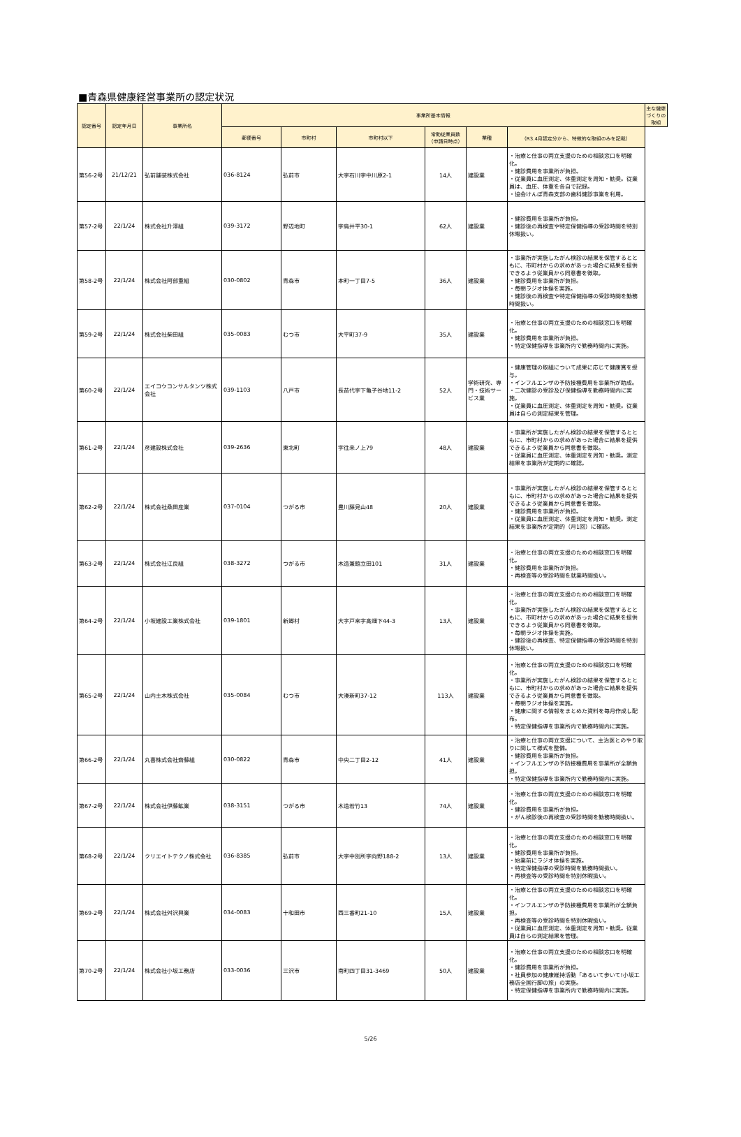■青森県健康経営事業所の認定状況
| 認定番号 | 認定年月日 | 事業所名 | 事業所基本情報 | | | | | | 主な健康づくりの取組 |
| --- | --- | --- | --- | --- | --- | --- | --- | --- | --- |
| | | | 郵便番号 | 市町村 | 市町村以下 | 常勤従業員数 （申請日時点） | 業種 | （R3.4月認定分から、特徴的な取組のみを記載） | |
| 第56-2号 | 21/12/21 | 弘前舗装株式会社 | 036-8124 | 弘前市 | 大字石川字中川原2-1 | 14人 | 建設業 | ・治療と仕事の両立支援のための相談窓口を明確化。 ・健診費用を事業所が負担。 ・従業員に血圧測定、体重測定を周知・勧奨。従業員は、血圧、体重を各自で記録。 ・協会けんぽ青森支部の歯科健診事業を利用。 | |
| 第57-2号 | 22/1/24 | 株式会社升澤組 | 039-3172 | 野辺地町 | 字鳥井平30-1 | 62人 | 建設業 | ・健診費用を事業所が負担。 ・健診後の再検査や特定保健指導の受診時間を特別休暇扱い。 | |
| 第58-2号 | 22/1/24 | 株式会社阿部重組 | 030-0802 | 青森市 | 本町一丁目7-5 | 36人 | 建設業 | ・事業所が実施したがん検診の結果を保管するとともに、市町村からの求めがあった場合に結果を提供できるよう従業員から同意書を徴取。 ・健診費用を事業所が負担。 ・毎朝ラジオ体操を実施。 ・健診後の再検査や特定保健指導の受診時間を勤務時間扱い。 | |
| 第59-2号 | 22/1/24 | 株式会社柴田組 | 035-0083 | むつ市 | 大平町37-9 | 35人 | 建設業 | ・治療と仕事の両立支援のための相談窓口を明確化。 ・健診費用を事業所が負担。 ・特定保健指導を事業所内で勤務時間内に実施。 | |
| 第60-2号 | 22/1/24 | エイコウコンサルタンツ株式会社 | 039-1103 | 八戸市 | 長苗代字下亀子谷地11-2 | 52人 | 学術研究、専門・技術サービス業 | ・健康管理の取組について成果に応じて健康賞を授与。 ・インフルエンザの予防接種費用を事業所が助成。 ・二次健診の受診及び保健指導を勤務時間内に実施。 ・従業員に血圧測定、体重測定を周知・勧奨。従業員は自らの測定結果を管理。 | |
| 第61-2号 | 22/1/24 | 彦建設株式会社 | 039-2636 | 東北町 | 字往来ノ上79 | 48人 | 建設業 | ・事業所が実施したがん検診の結果を保管するとともに、市町村からの求めがあった場合に結果を提供できるよう従業員から同意書を徴取。 ・従業員に血圧測定、体重測定を周知・勧奨。測定結果を事業所が定期的に確認。 | |
| 第62-2号 | 22/1/24 | 株式会社桑田産業 | 037-0104 | つがる市 | 豊川藤見山48 | 20人 | 建設業 | ・事業所が実施したがん検診の結果を保管するとともに、市町村からの求めがあった場合に結果を提供できるよう従業員から同意書を徴取。 ・健診費用を事業所が負担。 ・従業員に血圧測定、体重測定を周知・勧奨。測定結果を事業所が定期的（月1回）に確認。 | |
| 第63-2号 | 22/1/24 | 株式会社江良組 | 038-3272 | つがる市 | 木造兼館立田101 | 31人 | 建設業 | ・治療と仕事の両立支援のための相談窓口を明確化。 ・健診費用を事業所が負担。 ・再検査等の受診時間を就業時間扱い。 | |
| 第64-2号 | 22/1/24 | 小坂建設工業株式会社 | 039-1801 | 新郷村 | 大字戸来字高畑下44-3 | 13人 | 建設業 | ・治療と仕事の両立支援のための相談窓口を明確化。 ・事業所が実施したがん検診の結果を保管するとともに、市町村からの求めがあった場合に結果を提供できるよう従業員から同意書を徴取。 ・毎朝ラジオ体操を実施。 ・健診後の再検査、特定保健指導の受診時間を特別休暇扱い。 | |
| 第65-2号 | 22/1/24 | 山内土木株式会社 | 035-0084 | むつ市 | 大湊新町37-12 | 113人 | 建設業 | ・治療と仕事の両立支援のための相談窓口を明確化。 ・事業所が実施したがん検診の結果を保管するとともに、市町村からの求めがあった場合に結果を提供できるよう従業員から同意書を徴取。 ・毎朝ラジオ体操を実施。 ・健康に関する情報をまとめた資料を毎月作成し配布。 ・特定保健指導を事業所内で勤務時間内に実施。 | |
| 第66-2号 | 22/1/24 | 丸喜株式会社齋藤組 | 030-0822 | 青森市 | 中央二丁目2-12 | 41人 | 建設業 | ・治療と仕事の両立支援について、主治医とのやり取りに関して様式を整備。 ・健診費用を事業所が負担。 ・インフルエンザの予防接種費用を事業所が全額負担。 ・特定保健指導を事業所内で勤務時間内に実施。 | |
| 第67-2号 | 22/1/24 | 株式会社伊藤鉱業 | 038-3151 | つがる市 | 木造若竹13 | 74人 | 建設業 | ・治療と仕事の両立支援のための相談窓口を明確化。 ・健診費用を事業所が負担。 ・がん検診後の再検査の受診時間を勤務時間扱い。 | |
| 第68-2号 | 22/1/24 | クリエイトテクノ株式会社 | 036-8385 | 弘前市 | 大字中別所字向野188-2 | 13人 | 建設業 | ・治療と仕事の両立支援のための相談窓口を明確化。 ・健診費用を事業所が負担。 ・始業前にラジオ体操を実施。 ・特定保健指導の受診時間を勤務時間扱い。 ・再検査等の受診時間を特別休暇扱い。 | |
| 第69-2号 | 22/1/24 | 株式会社舛沢興業 | 034-0083 | 十和田市 | 西三番町21-10 | 15人 | 建設業 | ・治療と仕事の両立支援のための相談窓口を明確化。 ・インフルエンザの予防接種費用を事業所が全額負担。 ・再検査等の受診時間を特別休暇扱い。 ・従業員に血圧測定、体重測定を周知・勧奨。従業員は自らの測定結果を管理。 | |
| 第70-2号 | 22/1/24 | 株式会社小坂工務店 | 033-0036 | 三沢市 | 南町四丁目31-3469 | 50人 | 建設業 | ・治療と仕事の両立支援のための相談窓口を明確化。 ・健診費用を事業所が負担。 ・社員参加の健康維持活動「あるいて歩いて!小坂工務店全国行脚の旅」の実施。 ・特定保健指導を事業所内で勤務時間内に実施。 | |
5/26